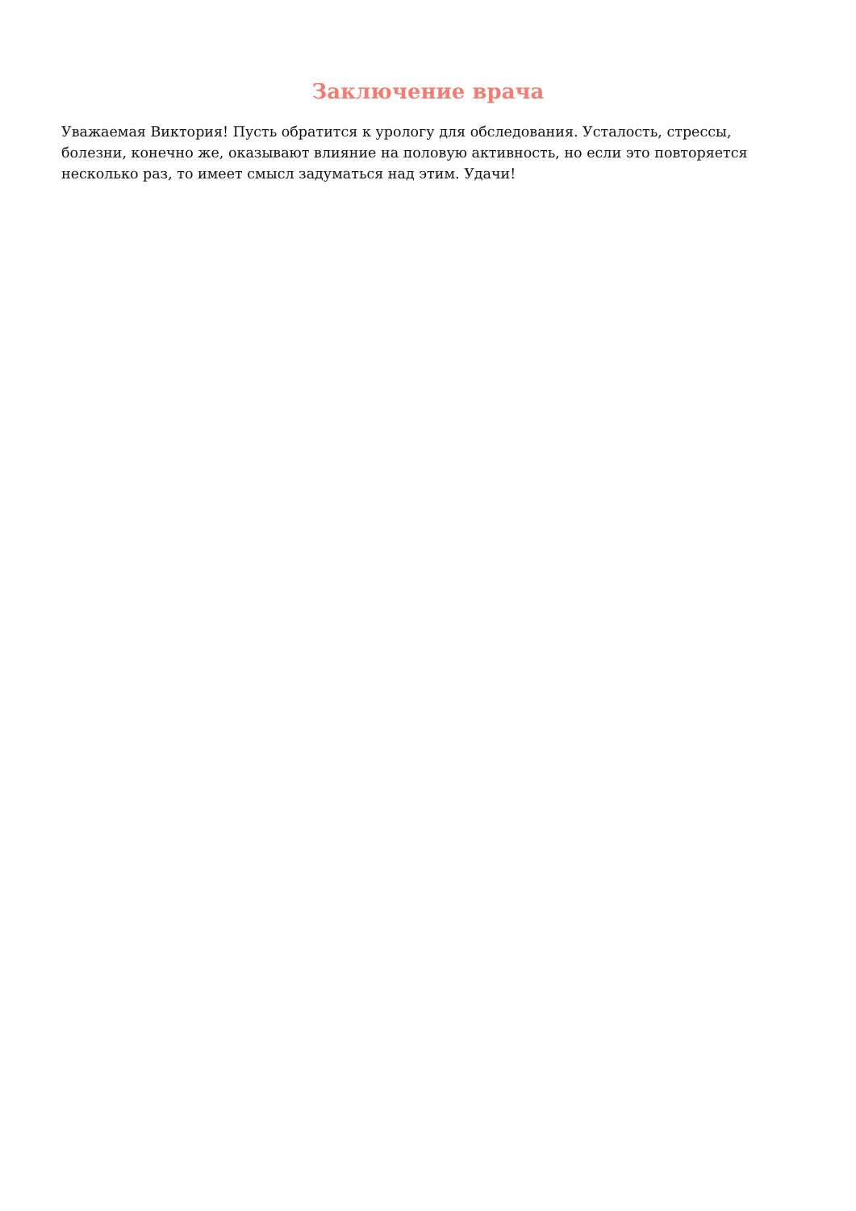Заключение врача
Уважаемая Виктория! Пусть обратится к урологу для обследования. Усталость, стрессы, болезни, конечно же, оказывают влияние на половую активность, но если это повторяется несколько раз, то имеет смысл задуматься над этим. Удачи!